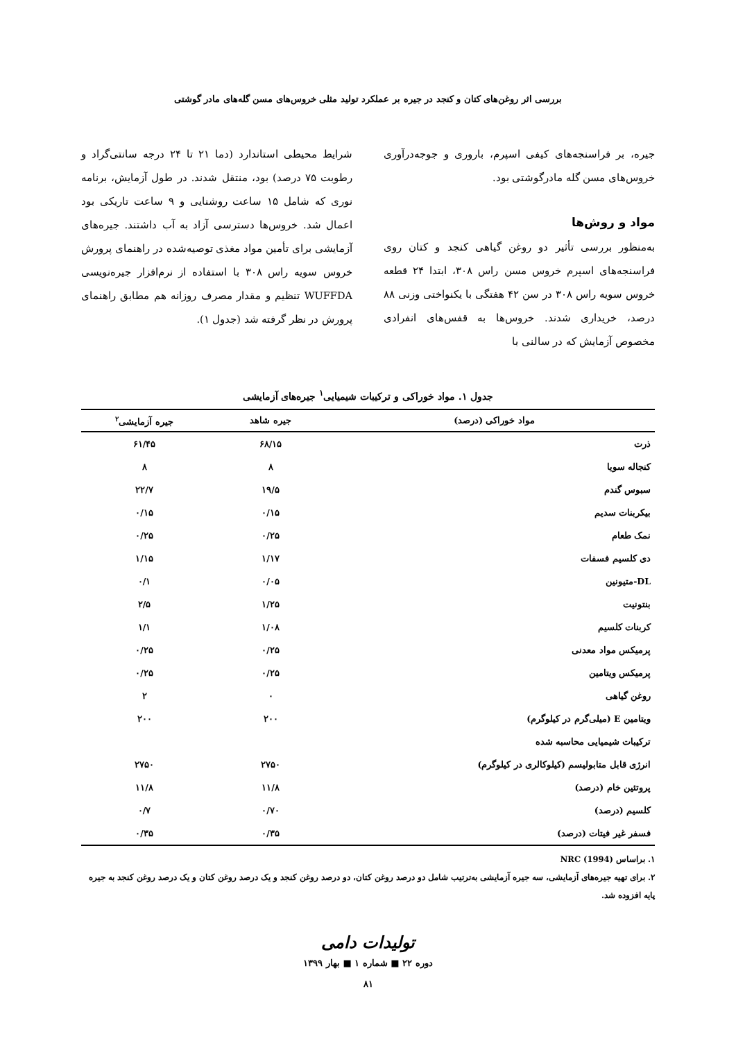بررسی اثر روغن‌های کتان و کنجد در جیره بر عملکرد تولید مثلی خروس‌های مسن گله‌های مادر گوشتی
جیره، بر فراسنجه‌های کیفی اسپرم، باروری و جوجه‌درآوری خروس‌های مسن گله مادرگوشتی بود.
مواد و روش‌ها
به‌منظور بررسی تأثیر دو روغن گیاهی کنجد و کتان روی فراسنجه‌های اسپرم خروس مسن راس ۳۰۸، ابتدا ۲۴ قطعه خروس سویه راس ۳۰۸ در سن ۴۲ هفتگی با یکنواختی وزنی ۸۸ درصد، خریداری شدند. خروس‌ها به قفس‌های انفرادی مخصوص آزمایش که در سالنی با
شرایط محیطی استاندارد (دما ۲۱ تا ۲۴ درجه سانتی‌گراد و رطوبت ۷۵ درصد) بود، منتقل شدند. در طول آزمایش، برنامه نوری که شامل ۱۵ ساعت روشنایی و ۹ ساعت تاریکی بود اعمال شد. خروس‌ها دسترسی آزاد به آب داشتند. جیره‌های آزمایشی برای تأمین مواد مغذی توصیه‌شده در راهنمای پرورش خروس سویه راس ۳۰۸ با استفاده از نرم‌افزار جیره‌نویسی WUFFDA تنظیم و مقدار مصرف روزانه هم مطابق راهنمای پرورش در نظر گرفته شد (جدول ۱).
جدول ۱. مواد خوراکی و ترکیبات شیمیایی<sup>۱</sup> جیره‌های آزمایشی
| مواد خوراکی (درصد) | جیره شاهد | جیره آزمایشی<sup>۲</sup> |
| --- | --- | --- |
| ذرت | ۶۸/۱۵ | ۶۱/۴۵ |
| کنجاله سویا | ۸ | ۸ |
| سبوس گندم | ۱۹/۵ | ۲۲/۷ |
| بیکربنات سدیم | ۰/۱۵ | ۰/۱۵ |
| نمک طعام | ۰/۲۵ | ۰/۲۵ |
| دی کلسیم فسفات | ۱/۱۷ | ۱/۱۵ |
| DL-متیونین | ۰/۰۵ | ۰/۱ |
| بنتونیت | ۱/۲۵ | ۲/۵ |
| کربنات کلسیم | ۱/۰۸ | ۱/۱ |
| پرمیکس مواد معدنی | ۰/۲۵ | ۰/۲۵ |
| پرمیکس ویتامین | ۰/۲۵ | ۰/۲۵ |
| روغن گیاهی | ۰ | ۲ |
| ویتامین E (میلی‌گرم در کیلوگرم) | ۲۰۰ | ۲۰۰ |
| ترکیبات شیمیایی محاسبه شده | | |
| انرژی قابل متابولیسم (کیلوکالری در کیلوگرم) | ۲۷۵۰ | ۲۷۵۰ |
| پروتئین خام (درصد) | ۱۱/۸ | ۱۱/۸ |
| کلسیم (درصد) | ۰/۷۰ | ۰/۷ |
| فسفر غیر فیتات (درصد) | ۰/۳۵ | ۰/۳۵ |
۱. براساس NRC (1994)
۲. برای تهیه جیره‌های آزمایشی، سه جیره آزمایشی به‌ترتیب شامل دو درصد روغن کتان، دو درصد روغن کنجد و یک درصد روغن کتان و یک درصد روغن کنجد به جیره پایه افزوده شد.
تولیدات دامی
دوره ۲۲ ■ شماره ۱ ■ بهار ۱۳۹۹
۸۱